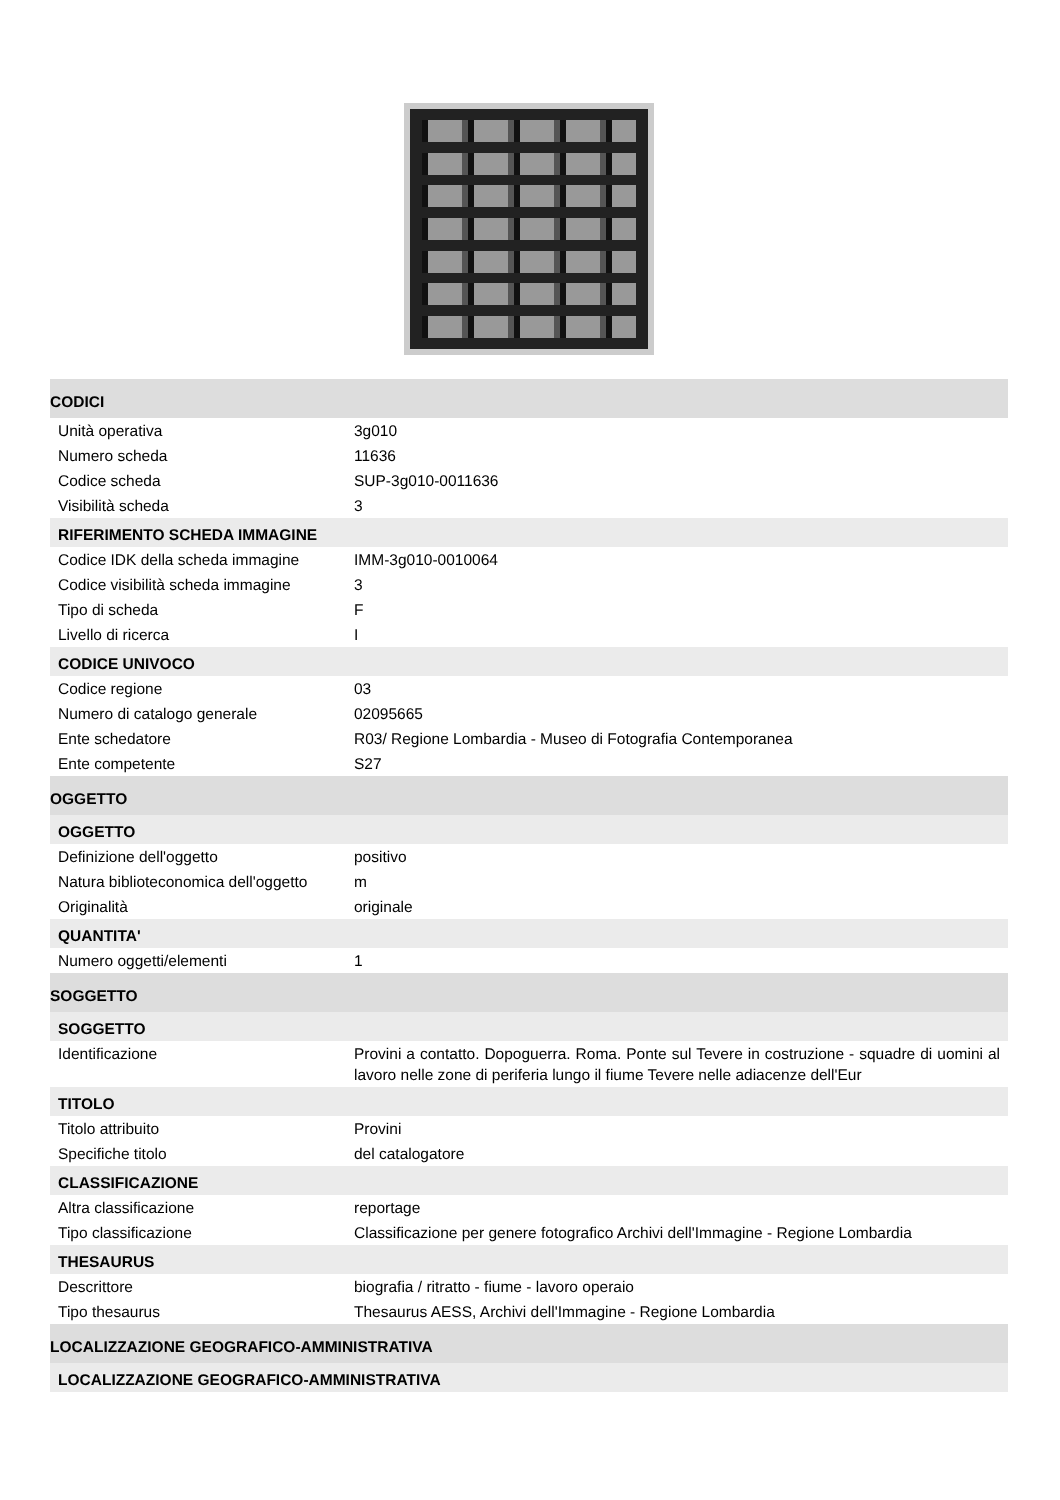| CODICI | |
| Unità operativa | 3g010 |
| Numero scheda | 11636 |
| Codice scheda | SUP-3g010-0011636 |
| Visibilità scheda | 3 |
| RIFERIMENTO SCHEDA IMMAGINE | |
| Codice IDK della scheda immagine | IMM-3g010-0010064 |
| Codice visibilità scheda immagine | 3 |
| Tipo di scheda | F |
| Livello di ricerca | I |
| CODICE UNIVOCO | |
| Codice regione | 03 |
| Numero di catalogo generale | 02095665 |
| Ente schedatore | R03/ Regione Lombardia - Museo di Fotografia Contemporanea |
| Ente competente | S27 |
| OGGETTO | |
| OGGETTO | |
| Definizione dell'oggetto | positivo |
| Natura biblioteconomica dell'oggetto | m |
| Originalità | originale |
| QUANTITA' | |
| Numero oggetti/elementi | 1 |
| SOGGETTO | |
| SOGGETTO | |
| Identificazione | Provini a contatto. Dopoguerra. Roma. Ponte sul Tevere in costruzione - squadre di uomini al lavoro nelle zone di periferia lungo il fiume Tevere nelle adiacenze dell'Eur |
| TITOLO | |
| Titolo attribuito | Provini |
| Specifiche titolo | del catalogatore |
| CLASSIFICAZIONE | |
| Altra classificazione | reportage |
| Tipo classificazione | Classificazione per genere fotografico Archivi dell'Immagine - Regione Lombardia |
| THESAURUS | |
| Descrittore | biografia / ritratto - fiume - lavoro operaio |
| Tipo thesaurus | Thesaurus AESS, Archivi dell'Immagine - Regione Lombardia |
| LOCALIZZAZIONE GEOGRAFICO-AMMINISTRATIVA | |
| LOCALIZZAZIONE GEOGRAFICO-AMMINISTRATIVA | |